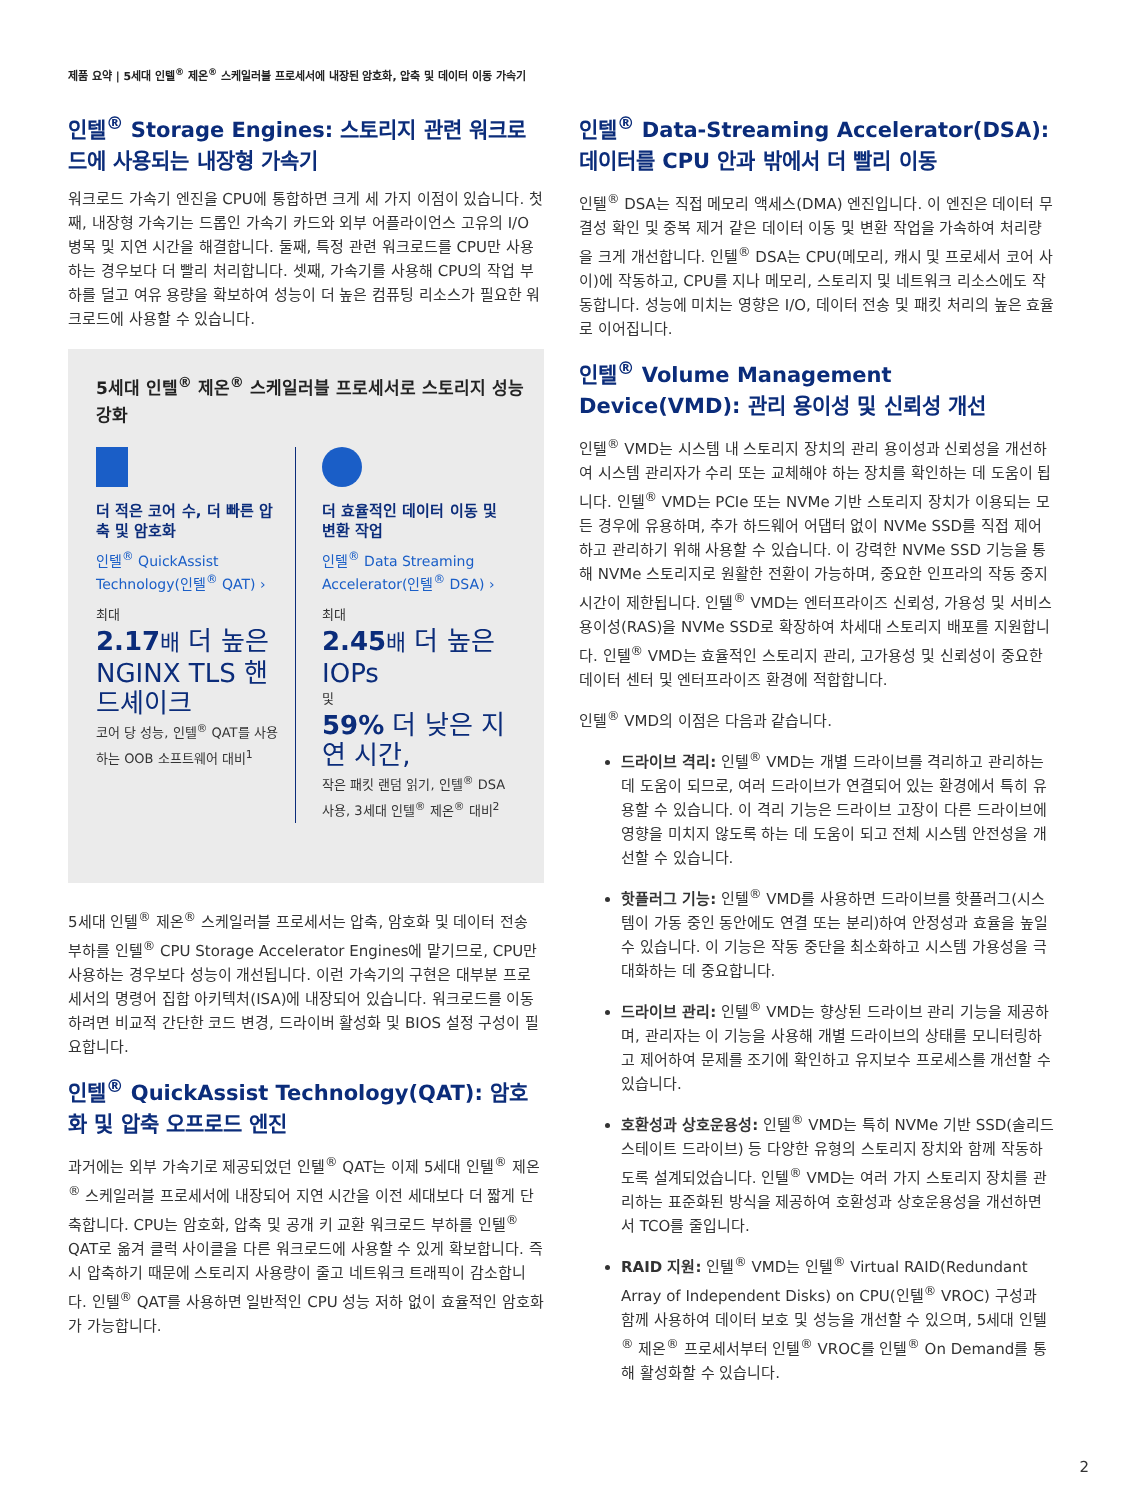제품 요약 | 5세대 인텔<sup>®</sup> 제온<sup>®</sup> 스케일러블 프로세서에 내장된 암호화, 압축 및 데이터 이동 가속기
인텔<sup>®</sup> Storage Engines: 스토리지 관련 워크로드에 사용되는 내장형 가속기
워크로드 가속기 엔진을 CPU에 통합하면 크게 세 가지 이점이 있습니다. 첫째, 내장형 가속기는 드롭인 가속기 카드와 외부 어플라이언스 고유의 I/O 병목 및 지연 시간을 해결합니다. 둘째, 특정 관련 워크로드를 CPU만 사용하는 경우보다 더 빨리 처리합니다. 셋째, 가속기를 사용해 CPU의 작업 부하를 덜고 여유 용량을 확보하여 성능이 더 높은 컴퓨팅 리소스가 필요한 워크로드에 사용할 수 있습니다.
5세대 인텔<sup>®</sup> 제온<sup>®</sup> 스케일러블 프로세서로 스토리지 성능 강화
더 적은 코어 수, 더 빠른 압축 및 암호화
인텔<sup>®</sup> QuickAssist Technology(인텔<sup>®</sup> QAT) ›
최대
2.17 배 더 높은 NGINX TLS 핸드셰이크
코어 당 성능, 인텔<sup>®</sup> QAT를 사용하는 OOB 소프트웨어 대비<sup>1</sup>
더 효율적인 데이터 이동 및 변환 작업
인텔<sup>®</sup> Data Streaming Accelerator(인텔<sup>®</sup> DSA) ›
최대
2.45 배 더 높은 IOPs
및
59% 더 낮은 지연 시간,
작은 패킷 랜덤 읽기, 인텔<sup>®</sup> DSA 사용, 3세대 인텔<sup>®</sup> 제온<sup>®</sup> 대비<sup>2</sup>
5세대 인텔<sup>®</sup> 제온<sup>®</sup> 스케일러블 프로세서는 압축, 암호화 및 데이터 전송 부하를 인텔<sup>®</sup> CPU Storage Accelerator Engines에 맡기므로, CPU만 사용하는 경우보다 성능이 개선됩니다. 이런 가속기의 구현은 대부분 프로세서의 명령어 집합 아키텍처(ISA)에 내장되어 있습니다. 워크로드를 이동하려면 비교적 간단한 코드 변경, 드라이버 활성화 및 BIOS 설정 구성이 필요합니다.
인텔<sup>®</sup> QuickAssist Technology(QAT): 암호화 및 압축 오프로드 엔진
과거에는 외부 가속기로 제공되었던 인텔<sup>®</sup> QAT는 이제 5세대 인텔<sup>®</sup> 제온<sup>®</sup> 스케일러블 프로세서에 내장되어 지연 시간을 이전 세대보다 더 짧게 단축합니다. CPU는 암호화, 압축 및 공개 키 교환 워크로드 부하를 인텔<sup>®</sup> QAT로 옮겨 클럭 사이클을 다른 워크로드에 사용할 수 있게 확보합니다. 즉시 압축하기 때문에 스토리지 사용량이 줄고 네트워크 트래픽이 감소합니다. 인텔<sup>®</sup> QAT를 사용하면 일반적인 CPU 성능 저하 없이 효율적인 암호화가 가능합니다.
인텔<sup>®</sup> Data-Streaming Accelerator(DSA): 데이터를 CPU 안과 밖에서 더 빨리 이동
인텔<sup>®</sup> DSA는 직접 메모리 액세스(DMA) 엔진입니다. 이 엔진은 데이터 무결성 확인 및 중복 제거 같은 데이터 이동 및 변환 작업을 가속하여 처리량을 크게 개선합니다. 인텔<sup>®</sup> DSA는 CPU(메모리, 캐시 및 프로세서 코어 사이)에 작동하고, CPU를 지나 메모리, 스토리지 및 네트워크 리소스에도 작동합니다. 성능에 미치는 영향은 I/O, 데이터 전송 및 패킷 처리의 높은 효율로 이어집니다.
인텔<sup>®</sup> Volume Management Device(VMD): 관리 용이성 및 신뢰성 개선
인텔<sup>®</sup> VMD는 시스템 내 스토리지 장치의 관리 용이성과 신뢰성을 개선하여 시스템 관리자가 수리 또는 교체해야 하는 장치를 확인하는 데 도움이 됩니다. 인텔<sup>®</sup> VMD는 PCIe 또는 NVMe 기반 스토리지 장치가 이용되는 모든 경우에 유용하며, 추가 하드웨어 어댑터 없이 NVMe SSD를 직접 제어하고 관리하기 위해 사용할 수 있습니다. 이 강력한 NVMe SSD 기능을 통해 NVMe 스토리지로 원활한 전환이 가능하며, 중요한 인프라의 작동 중지 시간이 제한됩니다. 인텔<sup>®</sup> VMD는 엔터프라이즈 신뢰성, 가용성 및 서비스 용이성(RAS)을 NVMe SSD로 확장하여 차세대 스토리지 배포를 지원합니다. 인텔<sup>®</sup> VMD는 효율적인 스토리지 관리, 고가용성 및 신뢰성이 중요한 데이터 센터 및 엔터프라이즈 환경에 적합합니다.
인텔<sup>®</sup> VMD의 이점은 다음과 같습니다.
드라이브 격리: 인텔<sup>®</sup> VMD는 개별 드라이브를 격리하고 관리하는 데 도움이 되므로, 여러 드라이브가 연결되어 있는 환경에서 특히 유용할 수 있습니다. 이 격리 기능은 드라이브 고장이 다른 드라이브에 영향을 미치지 않도록 하는 데 도움이 되고 전체 시스템 안전성을 개선할 수 있습니다.
핫플러그 기능: 인텔<sup>®</sup> VMD를 사용하면 드라이브를 핫플러그(시스템이 가동 중인 동안에도 연결 또는 분리)하여 안정성과 효율을 높일 수 있습니다. 이 기능은 작동 중단을 최소화하고 시스템 가용성을 극대화하는 데 중요합니다.
드라이브 관리: 인텔<sup>®</sup> VMD는 향상된 드라이브 관리 기능을 제공하며, 관리자는 이 기능을 사용해 개별 드라이브의 상태를 모니터링하고 제어하여 문제를 조기에 확인하고 유지보수 프로세스를 개선할 수 있습니다.
호환성과 상호운용성: 인텔<sup>®</sup> VMD는 특히 NVMe 기반 SSD(솔리드 스테이트 드라이브) 등 다양한 유형의 스토리지 장치와 함께 작동하도록 설계되었습니다. 인텔<sup>®</sup> VMD는 여러 가지 스토리지 장치를 관리하는 표준화된 방식을 제공하여 호환성과 상호운용성을 개선하면서 TCO를 줄입니다.
RAID 지원: 인텔<sup>®</sup> VMD는 인텔<sup>®</sup> Virtual RAID(Redundant Array of Independent Disks) on CPU(인텔<sup>®</sup> VROC) 구성과 함께 사용하여 데이터 보호 및 성능을 개선할 수 있으며, 5세대 인텔<sup>®</sup> 제온<sup>®</sup> 프로세서부터 인텔<sup>®</sup> VROC를 인텔<sup>®</sup> On Demand를 통해 활성화할 수 있습니다.
2